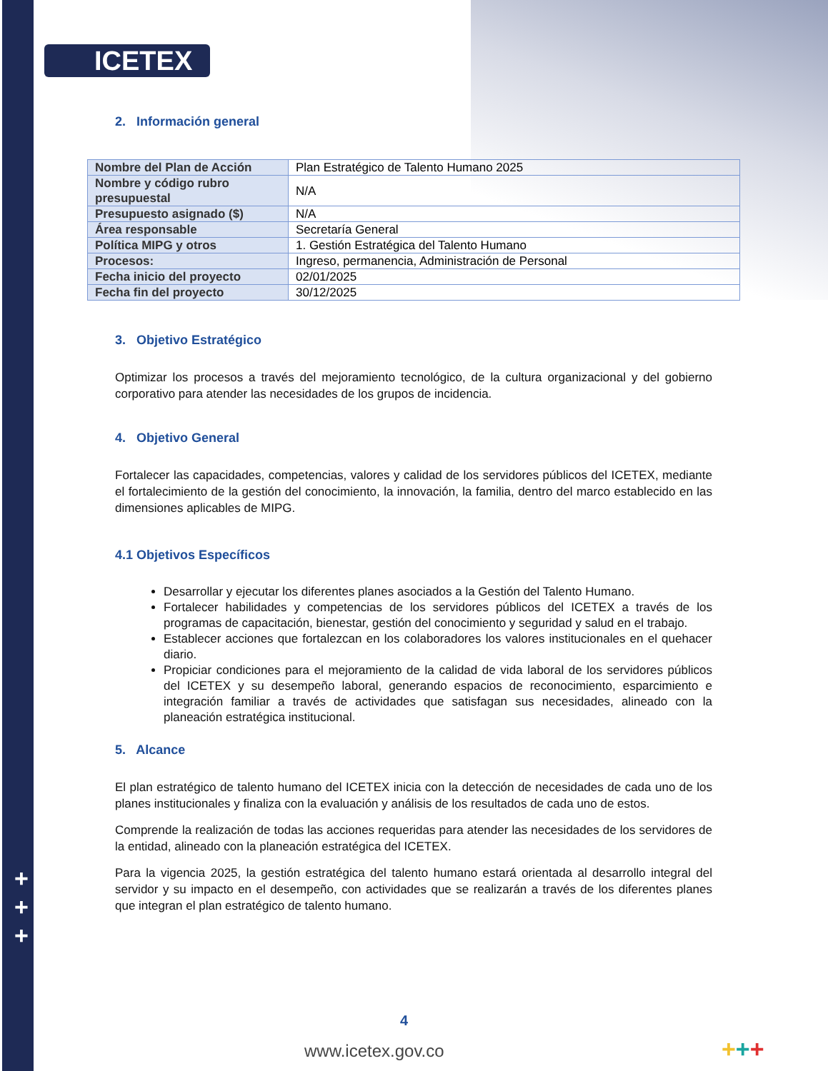ICETEX
2. Información general
| Nombre del Plan de Acción | Plan Estratégico de Talento Humano 2025 |
| Nombre y código rubro presupuestal | N/A |
| Presupuesto asignado ($) | N/A |
| Área responsable | Secretaría General |
| Política MIPG y otros | 1. Gestión Estratégica del Talento Humano |
| Procesos: | Ingreso, permanencia, Administración de Personal |
| Fecha inicio del proyecto | 02/01/2025 |
| Fecha fin del proyecto | 30/12/2025 |
3. Objetivo Estratégico
Optimizar los procesos a través del mejoramiento tecnológico, de la cultura organizacional y del gobierno corporativo para atender las necesidades de los grupos de incidencia.
4. Objetivo General
Fortalecer las capacidades, competencias, valores y calidad de los servidores públicos del ICETEX, mediante el fortalecimiento de la gestión del conocimiento, la innovación, la familia, dentro del marco establecido en las dimensiones aplicables de MIPG.
4.1 Objetivos Específicos
Desarrollar y ejecutar los diferentes planes asociados a la Gestión del Talento Humano.
Fortalecer habilidades y competencias de los servidores públicos del ICETEX a través de los programas de capacitación, bienestar, gestión del conocimiento y seguridad y salud en el trabajo.
Establecer acciones que fortalezcan en los colaboradores los valores institucionales en el quehacer diario.
Propiciar condiciones para el mejoramiento de la calidad de vida laboral de los servidores públicos del ICETEX y su desempeño laboral, generando espacios de reconocimiento, esparcimiento e integración familiar a través de actividades que satisfagan sus necesidades, alineado con la planeación estratégica institucional.
5. Alcance
El plan estratégico de talento humano del ICETEX inicia con la detección de necesidades de cada uno de los planes institucionales y finaliza con la evaluación y análisis de los resultados de cada uno de estos.
Comprende la realización de todas las acciones requeridas para atender las necesidades de los servidores de la entidad, alineado con la planeación estratégica del ICETEX.
Para la vigencia 2025, la gestión estratégica del talento humano estará orientada al desarrollo integral del servidor y su impacto en el desempeño, con actividades que se realizarán a través de los diferentes planes que integran el plan estratégico de talento humano.
+
+
+
4
www.icetex.gov.co +++